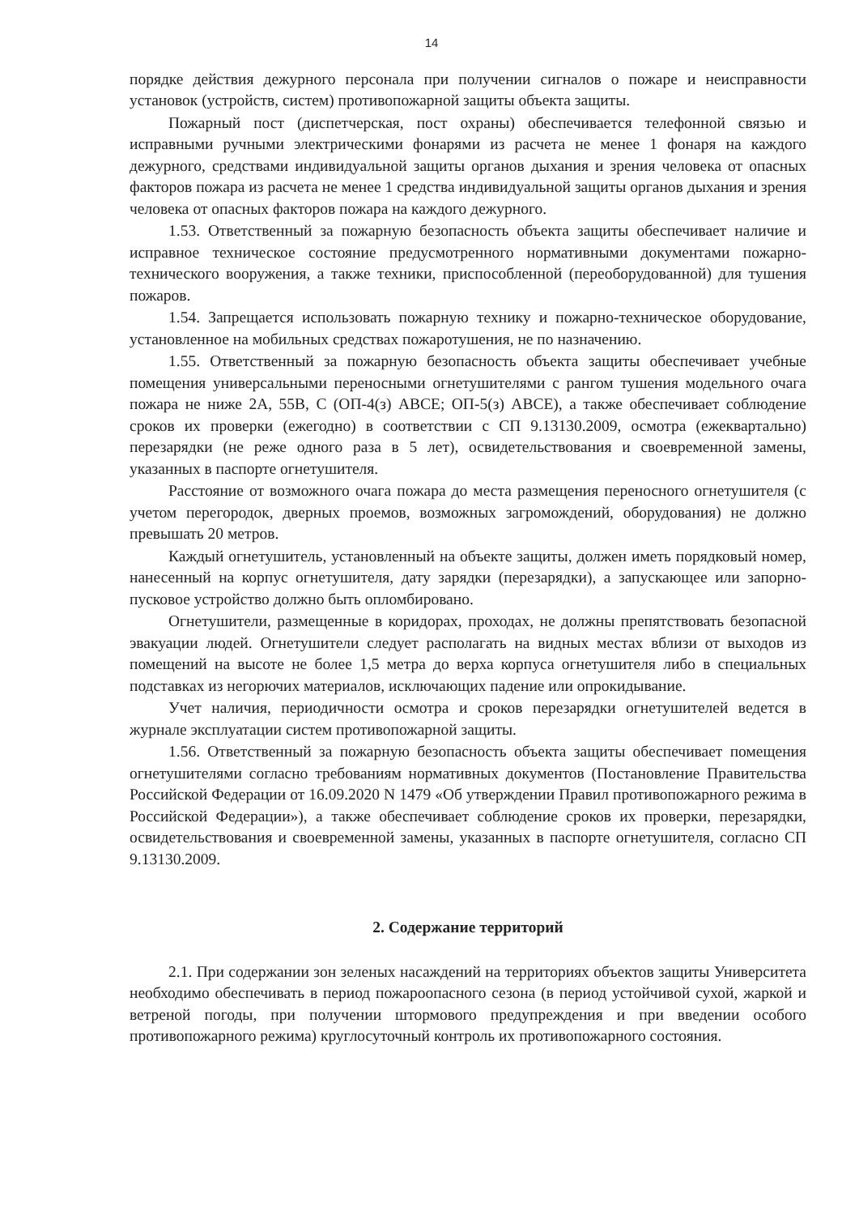14
порядке действия дежурного персонала при получении сигналов о пожаре и неисправности установок (устройств, систем) противопожарной защиты объекта защиты.
Пожарный пост (диспетчерская, пост охраны) обеспечивается телефонной связью и исправными ручными электрическими фонарями из расчета не менее 1 фонаря на каждого дежурного, средствами индивидуальной защиты органов дыхания и зрения человека от опасных факторов пожара из расчета не менее 1 средства индивидуальной защиты органов дыхания и зрения человека от опасных факторов пожара на каждого дежурного.
1.53. Ответственный за пожарную безопасность объекта защиты обеспечивает наличие и исправное техническое состояние предусмотренного нормативными документами пожарно-технического вооружения, а также техники, приспособленной (переоборудованной) для тушения пожаров.
1.54. Запрещается использовать пожарную технику и пожарно-техническое оборудование, установленное на мобильных средствах пожаротушения, не по назначению.
1.55. Ответственный за пожарную безопасность объекта защиты обеспечивает учебные помещения универсальными переносными огнетушителями с рангом тушения модельного очага пожара не ниже 2А, 55В, С (ОП-4(з) АВСЕ; ОП-5(з) АВСЕ), а также обеспечивает соблюдение сроков их проверки (ежегодно) в соответствии с СП 9.13130.2009, осмотра (ежеквартально) перезарядки (не реже одного раза в 5 лет), освидетельствования и своевременной замены, указанных в паспорте огнетушителя.
Расстояние от возможного очага пожара до места размещения переносного огнетушителя (с учетом перегородок, дверных проемов, возможных загромождений, оборудования) не должно превышать 20 метров.
Каждый огнетушитель, установленный на объекте защиты, должен иметь порядковый номер, нанесенный на корпус огнетушителя, дату зарядки (перезарядки), а запускающее или запорно-пусковое устройство должно быть опломбировано.
Огнетушители, размещенные в коридорах, проходах, не должны препятствовать безопасной эвакуации людей. Огнетушители следует располагать на видных местах вблизи от выходов из помещений на высоте не более 1,5 метра до верха корпуса огнетушителя либо в специальных подставках из негорючих материалов, исключающих падение или опрокидывание.
Учет наличия, периодичности осмотра и сроков перезарядки огнетушителей ведется в журнале эксплуатации систем противопожарной защиты.
1.56. Ответственный за пожарную безопасность объекта защиты обеспечивает помещения огнетушителями согласно требованиям нормативных документов (Постановление Правительства Российской Федерации от 16.09.2020 N 1479 «Об утверждении Правил противопожарного режима в Российской Федерации»), а также обеспечивает соблюдение сроков их проверки, перезарядки, освидетельствования и своевременной замены, указанных в паспорте огнетушителя, согласно СП 9.13130.2009.
2. Содержание территорий
2.1. При содержании зон зеленых насаждений на территориях объектов защиты Университета необходимо обеспечивать в период пожароопасного сезона (в период устойчивой сухой, жаркой и ветреной погоды, при получении штормового предупреждения и при введении особого противопожарного режима) круглосуточный контроль их противопожарного состояния.